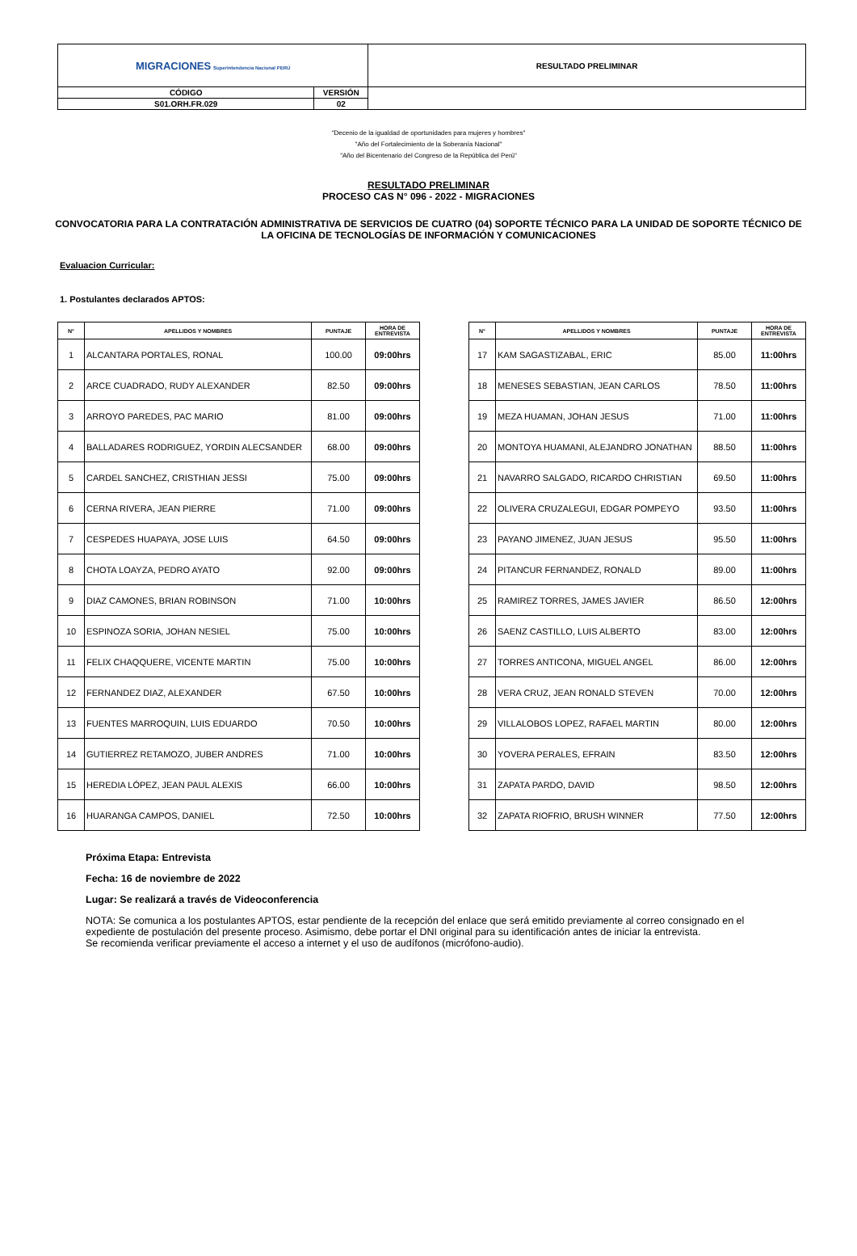| MIGRACIONES Superintendencia Nacional PERÚ | | RESULTADO PRELIMINAR |
| CÓDIGO | VERSIÓN | |
| S01.ORH.FR.029 | 02 | |
"Decenio de la igualdad de oportunidades para mujeres y hombres"
"Año del Fortalecimiento de la Soberanía Nacional"
"Año del Bicentenario del Congreso de la República del Perú"
RESULTADO PRELIMINAR
PROCESO CAS N° 096 - 2022 - MIGRACIONES
CONVOCATORIA PARA LA CONTRATACIÓN ADMINISTRATIVA DE SERVICIOS DE CUATRO (04) SOPORTE TÉCNICO PARA LA UNIDAD DE SOPORTE TÉCNICO DE LA OFICINA DE TECNOLOGÍAS DE INFORMACIÓN Y COMUNICACIONES
Evaluacion Curricular:
1. Postulantes declarados APTOS:
| N° | APELLIDOS Y NOMBRES | PUNTAJE | HORA DE ENTREVISTA |
| --- | --- | --- | --- |
| 1 | ALCANTARA PORTALES, RONAL | 100.00 | 09:00hrs |
| 2 | ARCE CUADRADO, RUDY ALEXANDER | 82.50 | 09:00hrs |
| 3 | ARROYO PAREDES, PAC MARIO | 81.00 | 09:00hrs |
| 4 | BALLADARES RODRIGUEZ, YORDIN ALECSANDER | 68.00 | 09:00hrs |
| 5 | CARDEL SANCHEZ, CRISTHIAN JESSI | 75.00 | 09:00hrs |
| 6 | CERNA RIVERA, JEAN PIERRE | 71.00 | 09:00hrs |
| 7 | CESPEDES HUAPAYA, JOSE LUIS | 64.50 | 09:00hrs |
| 8 | CHOTA LOAYZA, PEDRO AYATO | 92.00 | 09:00hrs |
| 9 | DIAZ CAMONES, BRIAN ROBINSON | 71.00 | 10:00hrs |
| 10 | ESPINOZA SORIA, JOHAN NESIEL | 75.00 | 10:00hrs |
| 11 | FELIX CHAQQUERE, VICENTE MARTIN | 75.00 | 10:00hrs |
| 12 | FERNANDEZ DIAZ, ALEXANDER | 67.50 | 10:00hrs |
| 13 | FUENTES MARROQUIN, LUIS EDUARDO | 70.50 | 10:00hrs |
| 14 | GUTIERREZ RETAMOZO, JUBER ANDRES | 71.00 | 10:00hrs |
| 15 | HEREDIA LÓPEZ, JEAN PAUL ALEXIS | 66.00 | 10:00hrs |
| 16 | HUARANGA CAMPOS, DANIEL | 72.50 | 10:00hrs |
| N° | APELLIDOS Y NOMBRES | PUNTAJE | HORA DE ENTREVISTA |
| --- | --- | --- | --- |
| 17 | KAM SAGASTIZABAL, ERIC | 85.00 | 11:00hrs |
| 18 | MENESES SEBASTIAN, JEAN CARLOS | 78.50 | 11:00hrs |
| 19 | MEZA HUAMAN, JOHAN JESUS | 71.00 | 11:00hrs |
| 20 | MONTOYA HUAMANI, ALEJANDRO JONATHAN | 88.50 | 11:00hrs |
| 21 | NAVARRO SALGADO, RICARDO CHRISTIAN | 69.50 | 11:00hrs |
| 22 | OLIVERA CRUZALEGUI, EDGAR POMPEYO | 93.50 | 11:00hrs |
| 23 | PAYANO JIMENEZ, JUAN JESUS | 95.50 | 11:00hrs |
| 24 | PITANCUR FERNANDEZ, RONALD | 89.00 | 11:00hrs |
| 25 | RAMIREZ TORRES, JAMES JAVIER | 86.50 | 12:00hrs |
| 26 | SAENZ CASTILLO, LUIS ALBERTO | 83.00 | 12:00hrs |
| 27 | TORRES ANTICONA, MIGUEL ANGEL | 86.00 | 12:00hrs |
| 28 | VERA CRUZ, JEAN RONALD STEVEN | 70.00 | 12:00hrs |
| 29 | VILLALOBOS LOPEZ, RAFAEL MARTIN | 80.00 | 12:00hrs |
| 30 | YOVERA PERALES, EFRAIN | 83.50 | 12:00hrs |
| 31 | ZAPATA PARDO, DAVID | 98.50 | 12:00hrs |
| 32 | ZAPATA RIOFRIO, BRUSH WINNER | 77.50 | 12:00hrs |
Próxima Etapa: Entrevista
Fecha: 16 de noviembre de 2022
Lugar: Se realizará a través de Videoconferencia
NOTA: Se comunica a los postulantes APTOS, estar pendiente de la recepción del enlace que será emitido previamente al correo consignado en el expediente de postulación del presente proceso. Asimismo, debe portar el DNI original para su identificación antes de iniciar la entrevista.
Se recomienda verificar previamente el acceso a internet y el uso de audífonos (micrófono-audio).